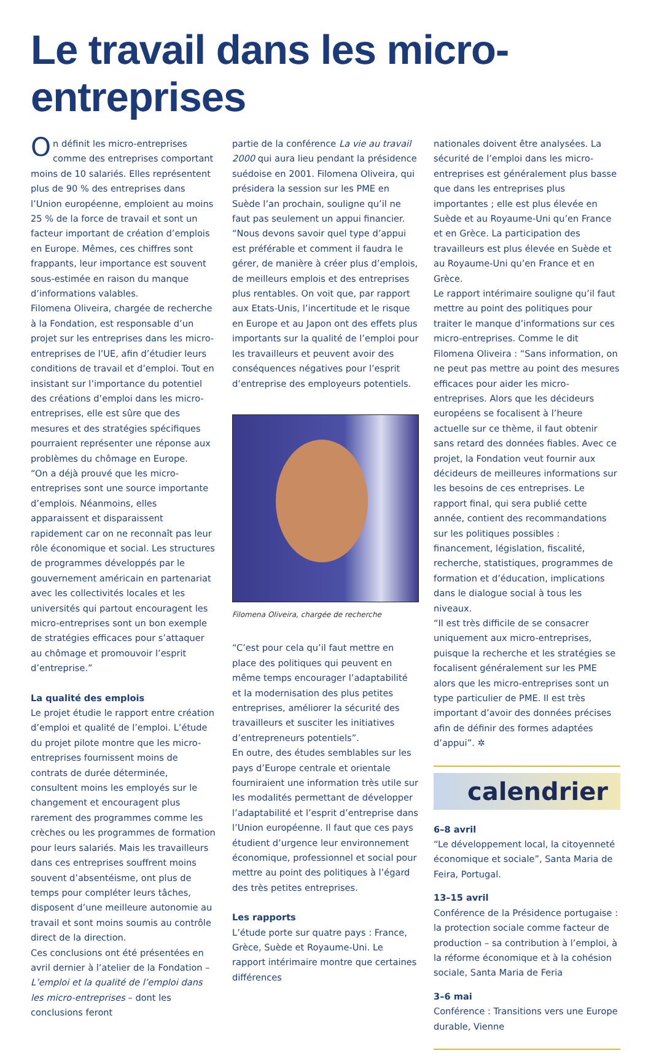Le travail dans les micro-entreprises
On définit les micro-entreprises comme des entreprises comportant moins de 10 salariés. Elles représentent plus de 90 % des entreprises dans l’Union européenne, emploient au moins 25 % de la force de travail et sont un facteur important de création d’emplois en Europe. Mêmes, ces chiffres sont frappants, leur importance est souvent sous-estimée en raison du manque d’informations valables.
Filomena Oliveira, chargée de recherche à la Fondation, est responsable d’un projet sur les entreprises dans les micro-entreprises de l’UE, afin d’étudier leurs conditions de travail et d’emploi. Tout en insistant sur l’importance du potentiel des créations d’emploi dans les micro-entreprises, elle est sûre que des mesures et des stratégies spécifiques pourraient représenter une réponse aux problèmes du chômage en Europe.
“On a déjà prouvé que les micro-entreprises sont une source importante d’emplois. Néanmoins, elles apparaissent et disparaissent rapidement car on ne reconnaît pas leur rôle économique et social. Les structures de programmes développés par le gouvernement américain en partenariat avec les collectivités locales et les universités qui partout encouragent les micro-entreprises sont un bon exemple de stratégies efficaces pour s’attaquer au chômage et promouvoir l’esprit d’entreprise.”
La qualité des emplois
Le projet étudie le rapport entre création d’emploi et qualité de l’emploi. L’étude du projet pilote montre que les micro-entreprises fournissent moins de contrats de durée déterminée, consultent moins les employés sur le changement et encouragent plus rarement des programmes comme les crèches ou les programmes de formation pour leurs salariés. Mais les travailleurs dans ces entreprises souffrent moins souvent d’absentéisme, ont plus de temps pour compléter leurs tâches, disposent d’une meilleure autonomie au travail et sont moins soumis au contrôle direct de la direction.
Ces conclusions ont été présentées en avril dernier à l’atelier de la Fondation – L’emploi et la qualité de l’emploi dans les micro-entreprises – dont les conclusions feront
partie de la conférence La vie au travail 2000 qui aura lieu pendant la présidence suédoise en 2001. Filomena Oliveira, qui présidera la session sur les PME en Suède l’an prochain, souligne qu’il ne faut pas seulement un appui financier.
“Nous devons savoir quel type d’appui est préférable et comment il faudra le gérer, de manière à créer plus d’emplois, de meilleurs emplois et des entreprises plus rentables. On voit que, par rapport aux Etats-Unis, l’incertitude et le risque en Europe et au Japon ont des effets plus importants sur la qualité de l’emploi pour les travailleurs et peuvent avoir des conséquences négatives pour l’esprit d’entreprise des employeurs potentiels.
Filomena Oliveira, chargée de recherche
“C’est pour cela qu’il faut mettre en place des politiques qui peuvent en même temps encourager l’adaptabilité et la modernisation des plus petites entreprises, améliorer la sécurité des travailleurs et susciter les initiatives d’entrepreneurs potentiels”.
En outre, des études semblables sur les pays d’Europe centrale et orientale fourniraient une information très utile sur les modalités permettant de développer l’adaptabilité et l’esprit d’entreprise dans l’Union européenne. Il faut que ces pays étudient d’urgence leur environnement économique, professionnel et social pour mettre au point des politiques à l’égard des très petites entreprises.
Les rapports
L’étude porte sur quatre pays : France, Grèce, Suède et Royaume-Uni. Le rapport intérimaire montre que certaines différences
nationales doivent être analysées. La sécurité de l’emploi dans les micro-entreprises est généralement plus basse que dans les entreprises plus importantes ; elle est plus élevée en Suède et au Royaume-Uni qu’en France et en Grèce. La participation des travailleurs est plus élevée en Suède et au Royaume-Uni qu’en France et en Grèce.
Le rapport intérimaire souligne qu’il faut mettre au point des politiques pour traiter le manque d’informations sur ces micro-entreprises. Comme le dit Filomena Oliveira : “Sans information, on ne peut pas mettre au point des mesures efficaces pour aider les micro-entreprises. Alors que les décideurs européens se focalisent à l’heure actuelle sur ce thème, il faut obtenir sans retard des données fiables. Avec ce projet, la Fondation veut fournir aux décideurs de meilleures informations sur les besoins de ces entreprises. Le rapport final, qui sera publié cette année, contient des recommandations sur les politiques possibles : financement, législation, fiscalité, recherche, statistiques, programmes de formation et d’éducation, implications dans le dialogue social à tous les niveaux.
“Il est très difficile de se consacrer uniquement aux micro-entreprises, puisque la recherche et les stratégies se focalisent généralement sur les PME alors que les micro-entreprises sont un type particulier de PME. Il est très important d’avoir des données précises afin de définir des formes adaptées d’appui”. ✲
calendrier
6–8 avril
“Le développement local, la citoyenneté économique et sociale”, Santa Maria de Feira, Portugal.
13–15 avril
Conférence de la Présidence portugaise : la protection sociale comme facteur de production – sa contribution à l’emploi, à la réforme économique et à la cohésion sociale, Santa Maria de Feria
3–6 mai
Conférence : Transitions vers une Europe durable, Vienne